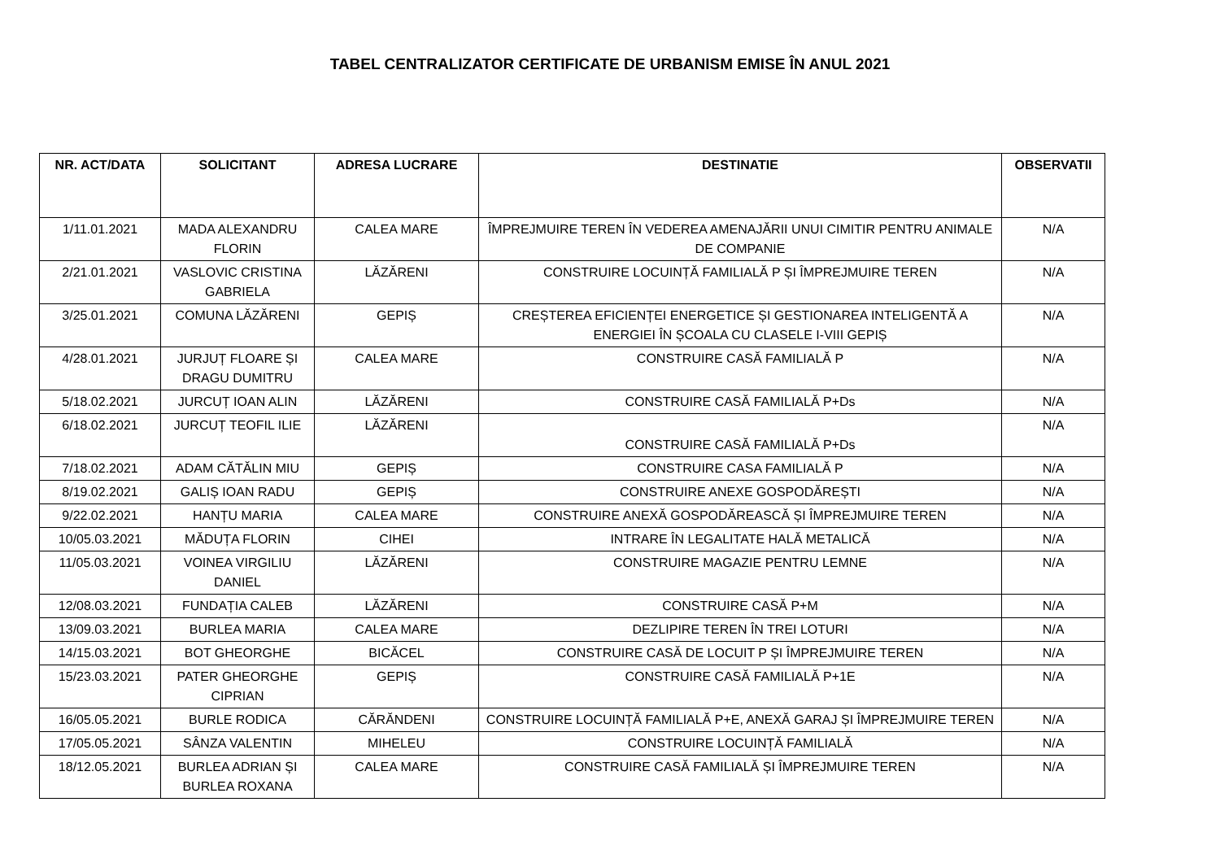TABEL CENTRALIZATOR CERTIFICATE DE URBANISM EMISE ÎN ANUL 2021
| NR. ACT/DATA | SOLICITANT | ADRESA LUCRARE | DESTINATIE | OBSERVATII |
| --- | --- | --- | --- | --- |
| 1/11.01.2021 | MADA ALEXANDRU FLORIN | CALEA MARE | ÎMPREJMUIRE TEREN ÎN VEDEREA AMENAJĂRII UNUI CIMITIR PENTRU ANIMALE DE COMPANIE | N/A |
| 2/21.01.2021 | VASLOVIC CRISTINA GABRIELA | LĂZĂRENI | CONSTRUIRE LOCUINȚĂ FAMILIALĂ P ȘI ÎMPREJMUIRE TEREN | N/A |
| 3/25.01.2021 | COMUNA LĂZĂRENI | GEPIȘ | CREȘTEREA EFICIENȚEI ENERGETICE ȘI GESTIONAREA INTELIGENTĂ A ENERGIEI ÎN ȘCOALA CU CLASELE I-VIII GEPIȘ | N/A |
| 4/28.01.2021 | JURJUȚ FLOARE ȘI DRAGU DUMITRU | CALEA MARE | CONSTRUIRE CASĂ FAMILIALĂ P | N/A |
| 5/18.02.2021 | JURCUȚ IOAN ALIN | LĂZĂRENI | CONSTRUIRE CASĂ FAMILIALĂ P+Ds | N/A |
| 6/18.02.2021 | JURCUȚ TEOFIL ILIE | LĂZĂRENI | CONSTRUIRE CASĂ FAMILIALĂ P+Ds | N/A |
| 7/18.02.2021 | ADAM CĂTĂLIN MIU | GEPIȘ | CONSTRUIRE CASA FAMILIALĂ P | N/A |
| 8/19.02.2021 | GALIȘ IOAN RADU | GEPIȘ | CONSTRUIRE ANEXE GOSPODĂREȘTI | N/A |
| 9/22.02.2021 | HANȚU MARIA | CALEA MARE | CONSTRUIRE ANEXĂ GOSPODĂREASCĂ ȘI ÎMPREJMUIRE TEREN | N/A |
| 10/05.03.2021 | MĂDUȚA FLORIN | CIHEI | INTRARE ÎN LEGALITATE HALĂ METALICĂ | N/A |
| 11/05.03.2021 | VOINEA VIRGILIU DANIEL | LĂZĂRENI | CONSTRUIRE MAGAZIE PENTRU LEMNE | N/A |
| 12/08.03.2021 | FUNDAȚIA CALEB | LĂZĂRENI | CONSTRUIRE CASĂ P+M | N/A |
| 13/09.03.2021 | BURLEA MARIA | CALEA MARE | DEZLIPIRE TEREN ÎN TREI LOTURI | N/A |
| 14/15.03.2021 | BOT GHEORGHE | BICĂCEL | CONSTRUIRE CASĂ DE LOCUIT P ȘI ÎMPREJMUIRE TEREN | N/A |
| 15/23.03.2021 | PATER GHEORGHE CIPRIAN | GEPIȘ | CONSTRUIRE CASĂ FAMILIALĂ P+1E | N/A |
| 16/05.05.2021 | BURLE RODICA | CĂRĂNDENI | CONSTRUIRE LOCUINȚĂ FAMILIALĂ P+E, ANEXĂ GARAJ ȘI ÎMPREJMUIRE TEREN | N/A |
| 17/05.05.2021 | SÂNZA VALENTIN | MIHELEU | CONSTRUIRE LOCUINȚĂ FAMILIALĂ | N/A |
| 18/12.05.2021 | BURLEA ADRIAN ȘI BURLEA ROXANA | CALEA MARE | CONSTRUIRE CASĂ FAMILIALĂ ȘI ÎMPREJMUIRE TEREN | N/A |